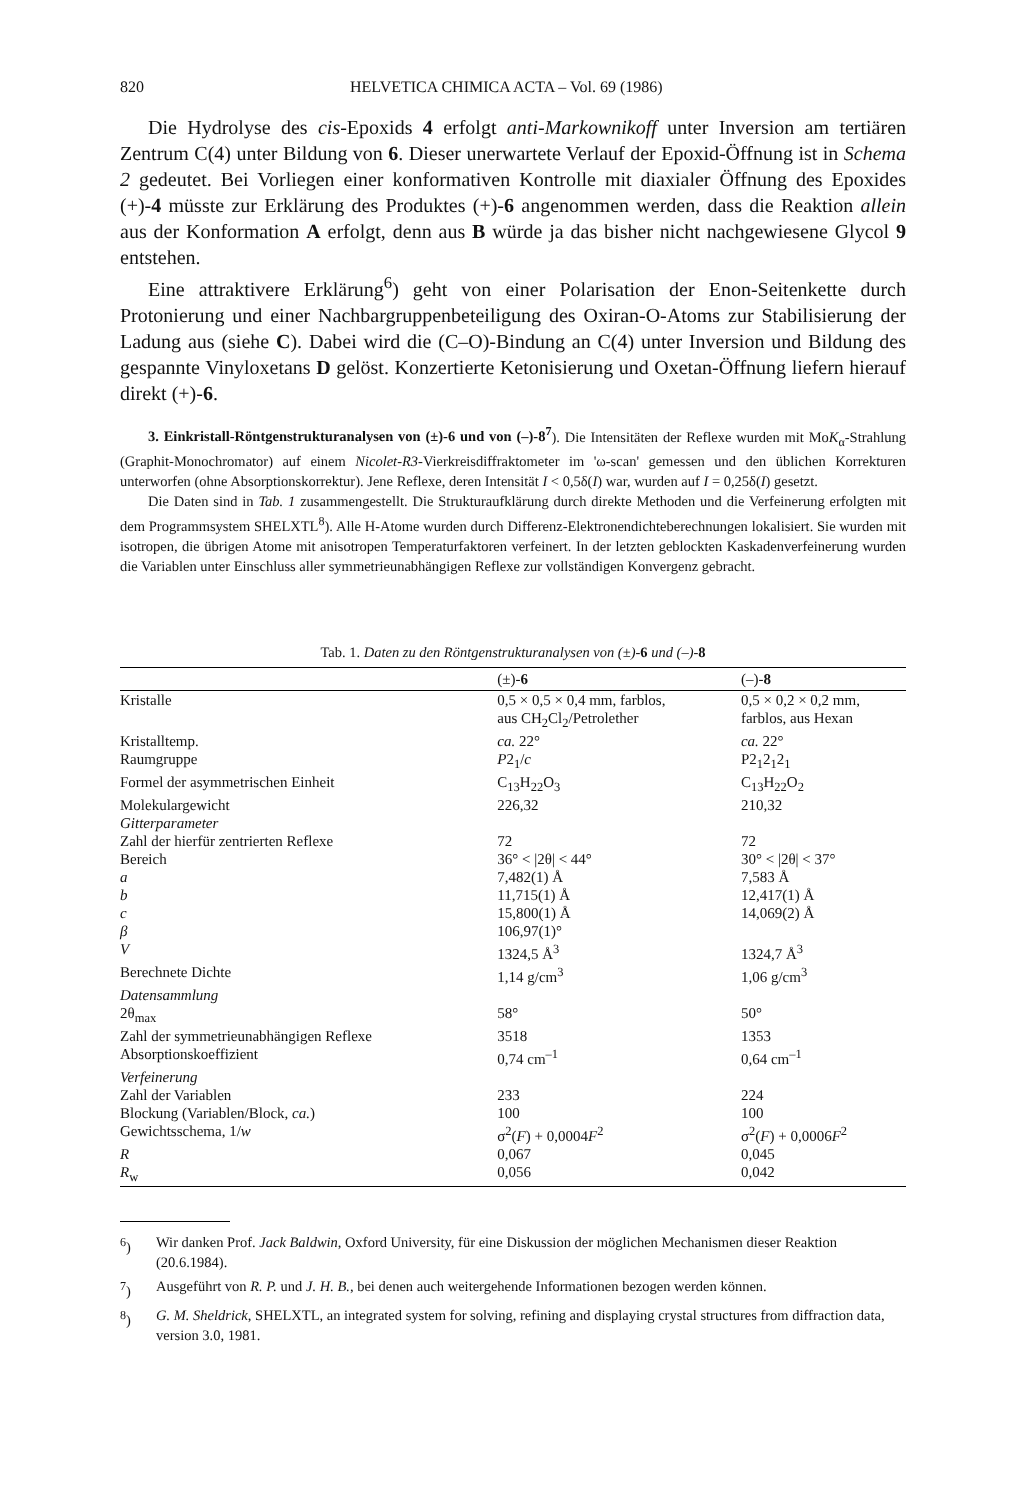820 HELVETICA CHIMICA ACTA – Vol. 69 (1986)
Die Hydrolyse des cis-Epoxids 4 erfolgt anti-Markownikoff unter Inversion am tertiären Zentrum C(4) unter Bildung von 6. Dieser unerwartete Verlauf der Epoxid-Öffnung ist in Schema 2 gedeutet. Bei Vorliegen einer konformativen Kontrolle mit diaxialer Öffnung des Epoxides (+)-4 müsste zur Erklärung des Produktes (+)-6 angenommen werden, dass die Reaktion allein aus der Konformation A erfolgt, denn aus B würde ja das bisher nicht nachgewiesene Glycol 9 entstehen.
Eine attraktivere Erklärung<sup>6</sup>) geht von einer Polarisation der Enon-Seitenkette durch Protonierung und einer Nachbargruppenbeteiligung des Oxiran-O-Atoms zur Stabilisierung der Ladung aus (siehe C). Dabei wird die (C–O)-Bindung an C(4) unter Inversion und Bildung des gespannte Vinyloxetans D gelöst. Konzertierte Ketonisierung und Oxetan-Öffnung liefern hierauf direkt (+)-6.
3. Einkristall-Röntgenstrukturanalysen von (±)-6 und von (–)-8<sup>7</sup>). Die Intensitäten der Reflexe wurden mit MoK<sub>α</sub>-Strahlung (Graphit-Monochromator) auf einem Nicolet-R3-Vierkreisdiffraktometer im 'ω-scan' gemessen und den üblichen Korrekturen unterworfen (ohne Absorptionskorrektur). Jene Reflexe, deren Intensität I < 0,5δ(I) war, wurden auf I = 0,25δ(I) gesetzt.
Die Daten sind in Tab. 1 zusammengestellt. Die Strukturaufklärung durch direkte Methoden und die Verfeinerung erfolgten mit dem Programmsystem SHELXTL<sup>8</sup>). Alle H-Atome wurden durch Differenz-Elektronendichteberechnungen lokalisiert. Sie wurden mit isotropen, die übrigen Atome mit anisotropen Temperaturfaktoren verfeinert. In der letzten geblockten Kaskadenverfeinerung wurden die Variablen unter Einschluss aller symmetrieunabhängigen Reflexe zur vollständigen Konvergenz gebracht.
Tab. 1. Daten zu den Röntgenstrukturanalysen von (±)-6 und (–)-8
| | (±)- 6 | (–)- 8 |
| --- | --- | --- |
| Kristalle | 0,5 × 0,5 × 0,4 mm, farblos, aus CH<sub>2</sub>Cl<sub>2</sub>/Petrolether | 0,5 × 0,2 × 0,2 mm, farblos, aus Hexan |
| Kristalltemp. | ca. 22° | ca. 22° |
| Raumgruppe | P 2<sub>1</sub>/ c | P2<sub>1</sub>2<sub>1</sub>2<sub>1</sub> |
| Formel der asymmetrischen Einheit | C<sub>13</sub>H<sub>22</sub>O<sub>3</sub> | C<sub>13</sub>H<sub>22</sub>O<sub>2</sub> |
| Molekulargewicht | 226,32 | 210,32 |
| Gitterparameter | | |
| Zahl der hierfür zentrierten Reflexe | 72 | 72 |
| Bereich | 36° < /2θ/ < 44° | 30° < /2θ/ < 37° |
| a | 7,482(1) Å | 7,583 Å |
| b | 11,715(1) Å | 12,417(1) Å |
| c | 15,800(1) Å | 14,069(2) Å |
| β | 106,97(1)° | |
| V | 1324,5 Å<sup>3</sup> | 1324,7 Å<sup>3</sup> |
| Berechnete Dichte | 1,14 g/cm<sup>3</sup> | 1,06 g/cm<sup>3</sup> |
| Datensammlung | | |
| 2θ<sub>max</sub> | 58° | 50° |
| Zahl der symmetrieunabhängigen Reflexe | 3518 | 1353 |
| Absorptionskoeffizient | 0,74 cm<sup>–1</sup> | 0,64 cm<sup>–1</sup> |
| Verfeinerung | | |
| Zahl der Variablen | 233 | 224 |
| Blockung (Variablen/Block, ca. ) | 100 | 100 |
| Gewichtsschema, 1/ w | σ<sup>2</sup>( F ) + 0,0004 F<sup>2</sup> | σ<sup>2</sup>( F ) + 0,0006 F<sup>2</sup> |
| R | 0,067 | 0,045 |
| R<sub>w</sub> | 0,056 | 0,042 |
<sup>6</sup>) Wir danken Prof. Jack Baldwin, Oxford University, für eine Diskussion der möglichen Mechanismen dieser Reaktion (20.6.1984).
<sup>7</sup>) Ausgeführt von R. P. und J. H. B., bei denen auch weitergehende Informationen bezogen werden können.
<sup>8</sup>) G. M. Sheldrick, SHELXTL, an integrated system for solving, refining and displaying crystal structures from diffraction data, version 3.0, 1981.